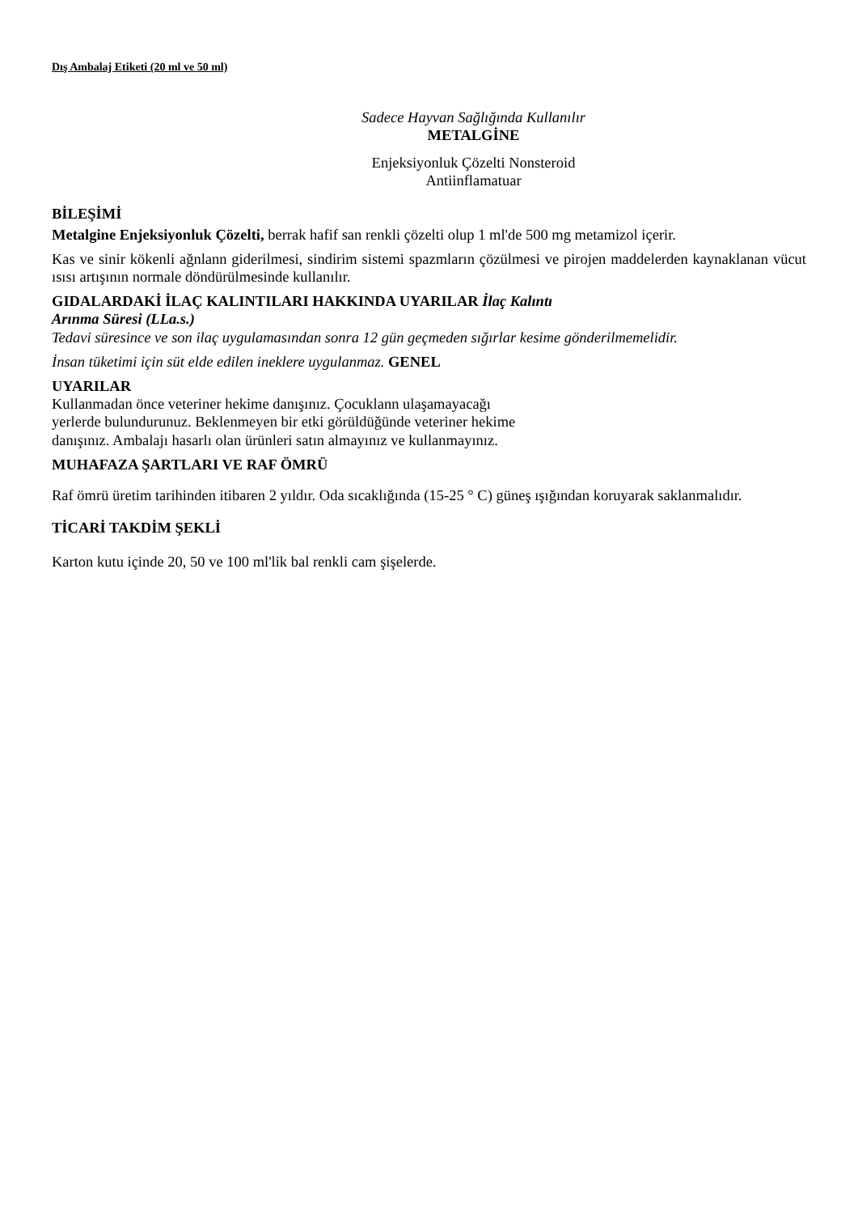Dış Ambalaj Etiketi (20 ml ve 50 ml)
Sadece Hayvan Sağlığında Kullanılır
METALGİNE
Enjeksiyonluk Çözelti Nonsteroid
Antiinflamatuar
BİLEŞİMİ
Metalgine Enjeksiyonluk Çözelti, berrak hafif san renkli çözelti olup 1 ml'de 500 mg metamizol içerir.
Kas ve sinir kökenli ağnlann giderilmesi, sindirim sistemi spazmların çözülmesi ve pirojen maddelerden kaynaklanan vücut ısısı artışının normale döndürülmesinde kullanılır.
GIDALARDAKİ İLAÇ KALINTILARI HAKKINDA UYARILAR İlaç Kalıntı
Arınma Süresi (LLa.s.)
Tedavi süresince ve son ilaç uygulamasından sonra 12 gün geçmeden sığırlar kesime gönderilmemelidir.
İnsan tüketimi için süt elde edilen ineklere uygulanmaz. GENEL
UYARILAR
Kullanmadan önce veteriner hekime danışınız. Çocuklann ulaşamayacağı
yerlerde bulundurunuz. Beklenmeyen bir etki görüldüğünde veteriner hekime
danışınız. Ambalajı hasarlı olan ürünleri satın almayınız ve kullanmayınız.
MUHAFAZA ŞARTLARI VE RAF ÖMRÜ
Raf ömrü üretim tarihinden itibaren 2 yıldır. Oda sıcaklığında (15-25 ° C) güneş ışığından koruyarak saklanmalıdır.
TİCARİ TAKDİM ŞEKLİ
Karton kutu içinde 20, 50 ve 100 ml'lik bal renkli cam şişelerde.